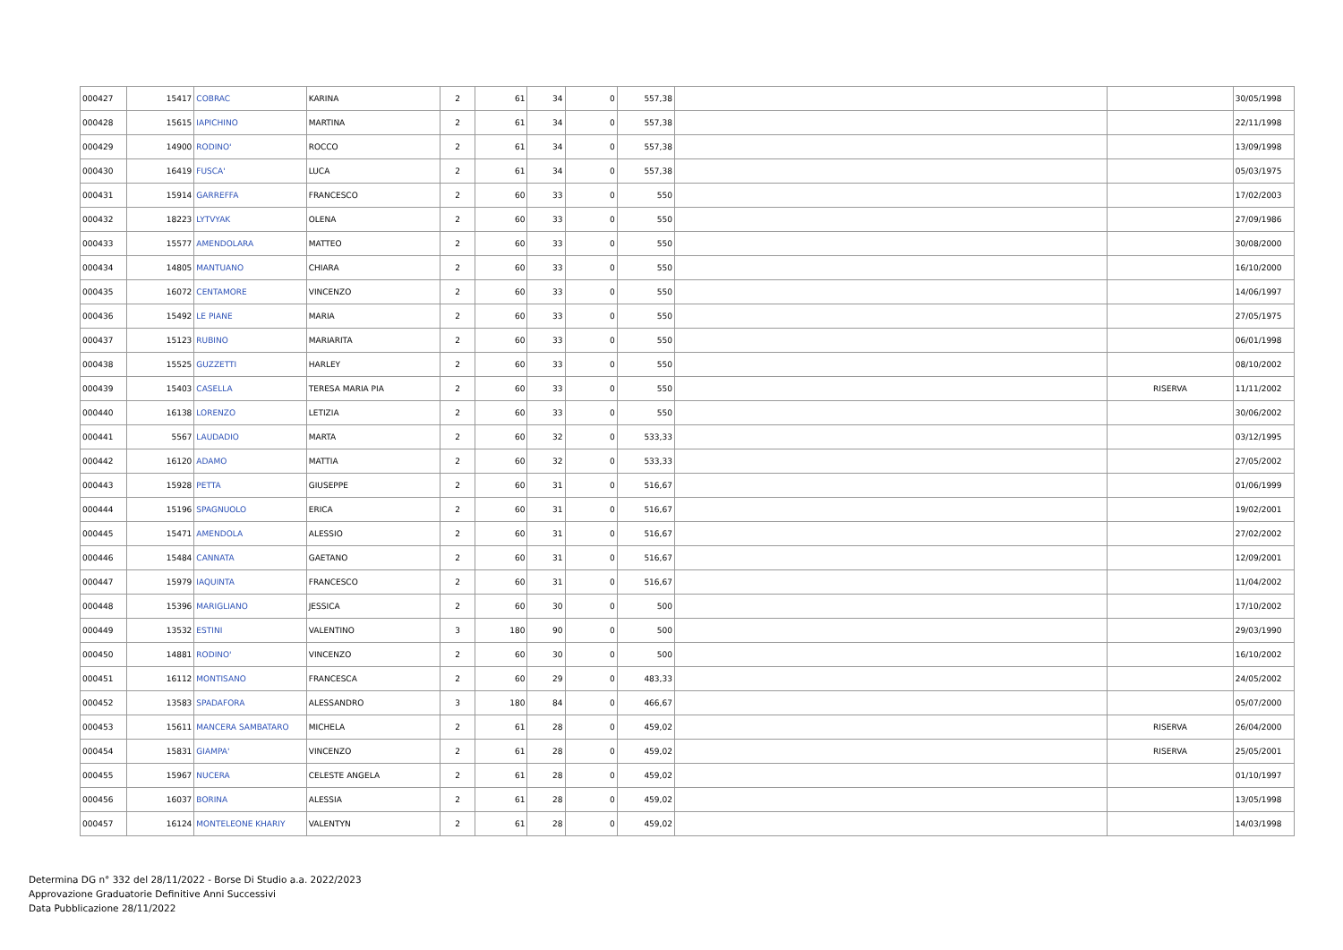| 000427 | 15417 | COBRAC | KARINA | 2 | 61 | 34 | 0 | 557,38 | | | 30/05/1998 |
| 000428 | 15615 | IAPICHINO | MARTINA | 2 | 61 | 34 | 0 | 557,38 | | | 22/11/1998 |
| 000429 | 14900 | RODINO' | ROCCO | 2 | 61 | 34 | 0 | 557,38 | | | 13/09/1998 |
| 000430 | 16419 | FUSCA' | LUCA | 2 | 61 | 34 | 0 | 557,38 | | | 05/03/1975 |
| 000431 | 15914 | GARREFFA | FRANCESCO | 2 | 60 | 33 | 0 | 550 | | | 17/02/2003 |
| 000432 | 18223 | LYTVYAK | OLENA | 2 | 60 | 33 | 0 | 550 | | | 27/09/1986 |
| 000433 | 15577 | AMENDOLARA | MATTEO | 2 | 60 | 33 | 0 | 550 | | | 30/08/2000 |
| 000434 | 14805 | MANTUANO | CHIARA | 2 | 60 | 33 | 0 | 550 | | | 16/10/2000 |
| 000435 | 16072 | CENTAMORE | VINCENZO | 2 | 60 | 33 | 0 | 550 | | | 14/06/1997 |
| 000436 | 15492 | LE PIANE | MARIA | 2 | 60 | 33 | 0 | 550 | | | 27/05/1975 |
| 000437 | 15123 | RUBINO | MARIARITA | 2 | 60 | 33 | 0 | 550 | | | 06/01/1998 |
| 000438 | 15525 | GUZZETTI | HARLEY | 2 | 60 | 33 | 0 | 550 | | | 08/10/2002 |
| 000439 | 15403 | CASELLA | TERESA MARIA PIA | 2 | 60 | 33 | 0 | 550 | | RISERVA | 11/11/2002 |
| 000440 | 16138 | LORENZO | LETIZIA | 2 | 60 | 33 | 0 | 550 | | | 30/06/2002 |
| 000441 | 5567 | LAUDADIO | MARTA | 2 | 60 | 32 | 0 | 533,33 | | | 03/12/1995 |
| 000442 | 16120 | ADAMO | MATTIA | 2 | 60 | 32 | 0 | 533,33 | | | 27/05/2002 |
| 000443 | 15928 | PETTA | GIUSEPPE | 2 | 60 | 31 | 0 | 516,67 | | | 01/06/1999 |
| 000444 | 15196 | SPAGNUOLO | ERICA | 2 | 60 | 31 | 0 | 516,67 | | | 19/02/2001 |
| 000445 | 15471 | AMENDOLA | ALESSIO | 2 | 60 | 31 | 0 | 516,67 | | | 27/02/2002 |
| 000446 | 15484 | CANNATA | GAETANO | 2 | 60 | 31 | 0 | 516,67 | | | 12/09/2001 |
| 000447 | 15979 | IAQUINTA | FRANCESCO | 2 | 60 | 31 | 0 | 516,67 | | | 11/04/2002 |
| 000448 | 15396 | MARIGLIANO | JESSICA | 2 | 60 | 30 | 0 | 500 | | | 17/10/2002 |
| 000449 | 13532 | ESTINI | VALENTINO | 3 | 180 | 90 | 0 | 500 | | | 29/03/1990 |
| 000450 | 14881 | RODINO' | VINCENZO | 2 | 60 | 30 | 0 | 500 | | | 16/10/2002 |
| 000451 | 16112 | MONTISANO | FRANCESCA | 2 | 60 | 29 | 0 | 483,33 | | | 24/05/2002 |
| 000452 | 13583 | SPADAFORA | ALESSANDRO | 3 | 180 | 84 | 0 | 466,67 | | | 05/07/2000 |
| 000453 | 15611 | MANCERA SAMBATARO | MICHELA | 2 | 61 | 28 | 0 | 459,02 | | RISERVA | 26/04/2000 |
| 000454 | 15831 | GIAMPA' | VINCENZO | 2 | 61 | 28 | 0 | 459,02 | | RISERVA | 25/05/2001 |
| 000455 | 15967 | NUCERA | CELESTE ANGELA | 2 | 61 | 28 | 0 | 459,02 | | | 01/10/1997 |
| 000456 | 16037 | BORINA | ALESSIA | 2 | 61 | 28 | 0 | 459,02 | | | 13/05/1998 |
| 000457 | 16124 | MONTELEONE KHARIY | VALENTYN | 2 | 61 | 28 | 0 | 459,02 | | | 14/03/1998 |
Determina DG n° 332 del 28/11/2022 - Borse Di Studio a.a. 2022/2023
Approvazione Graduatorie Definitive Anni Successivi
Data Pubblicazione 28/11/2022